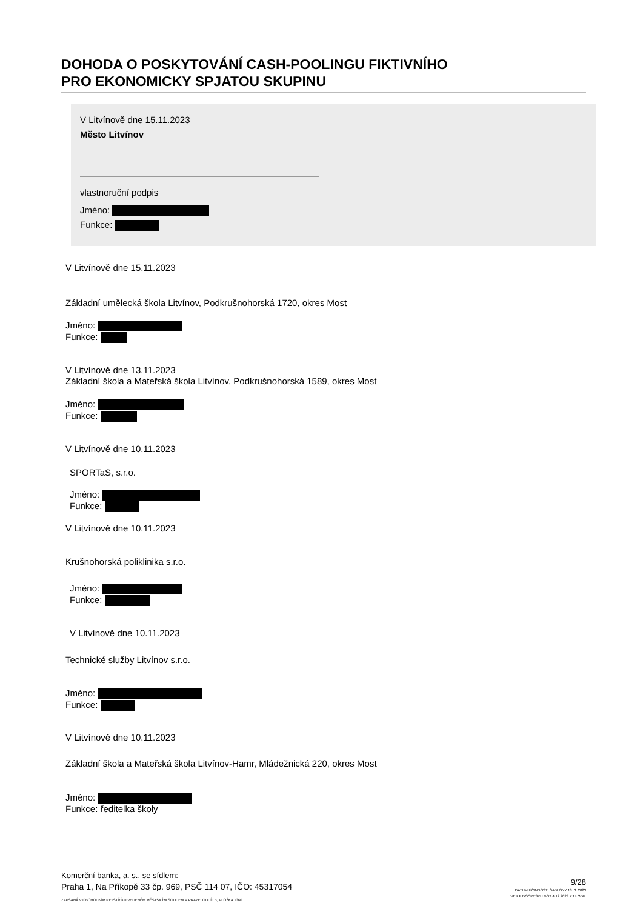DOHODA O POSKYTOVÁNÍ CASH-POOLINGU FIKTIVNÍHO
PRO EKONOMICKY SPJATOU SKUPINU
V Litvínově dne 15.11.2023
Město Litvínov
vlastnoruční podpis
Jméno:
Funkce:
V Litvínově dne 15.11.2023
Základní umělecká škola Litvínov, Podkrušnohorská 1720, okres Most
Jméno:
Funkce:
V Litvínově dne 13.11.2023
Základní škola a Mateřská škola Litvínov, Podkrušnohorská 1589, okres Most
Jméno:
Funkce:
V Litvínově dne 10.11.2023
SPORTaS, s.r.o.
Jméno:
Funkce:
V Litvínově dne 10.11.2023
Krušnohorská poliklinika s.r.o.
Jméno:
Funkce:
V Litvínově dne 10.11.2023
Technické služby Litvínov s.r.o.
Jméno:
Funkce:
V Litvínově dne 10.11.2023
Základní škola a Mateřská škola Litvínov-Hamr, Mládežnická 220, okres Most
Jméno:
Funkce: ředitelka školy
Komerční banka, a. s., se sídlem:
Praha 1, Na Příkopě 33 čp. 969, PSČ 114 07, IČO: 45317054
ZAPSANÁ V OBCHODNÍM REJSTŘÍKU VEDENÉM MĚSTSKÝM SOUDEM V PRAZE, ODDÍL B, VLOŽKA 1360
9/28
DATUM ÚČINNOSTI ŠABLONY 13. 3. 2023
VER F DOCPESKU.DOT 4.12.2023 7:14 ODP.